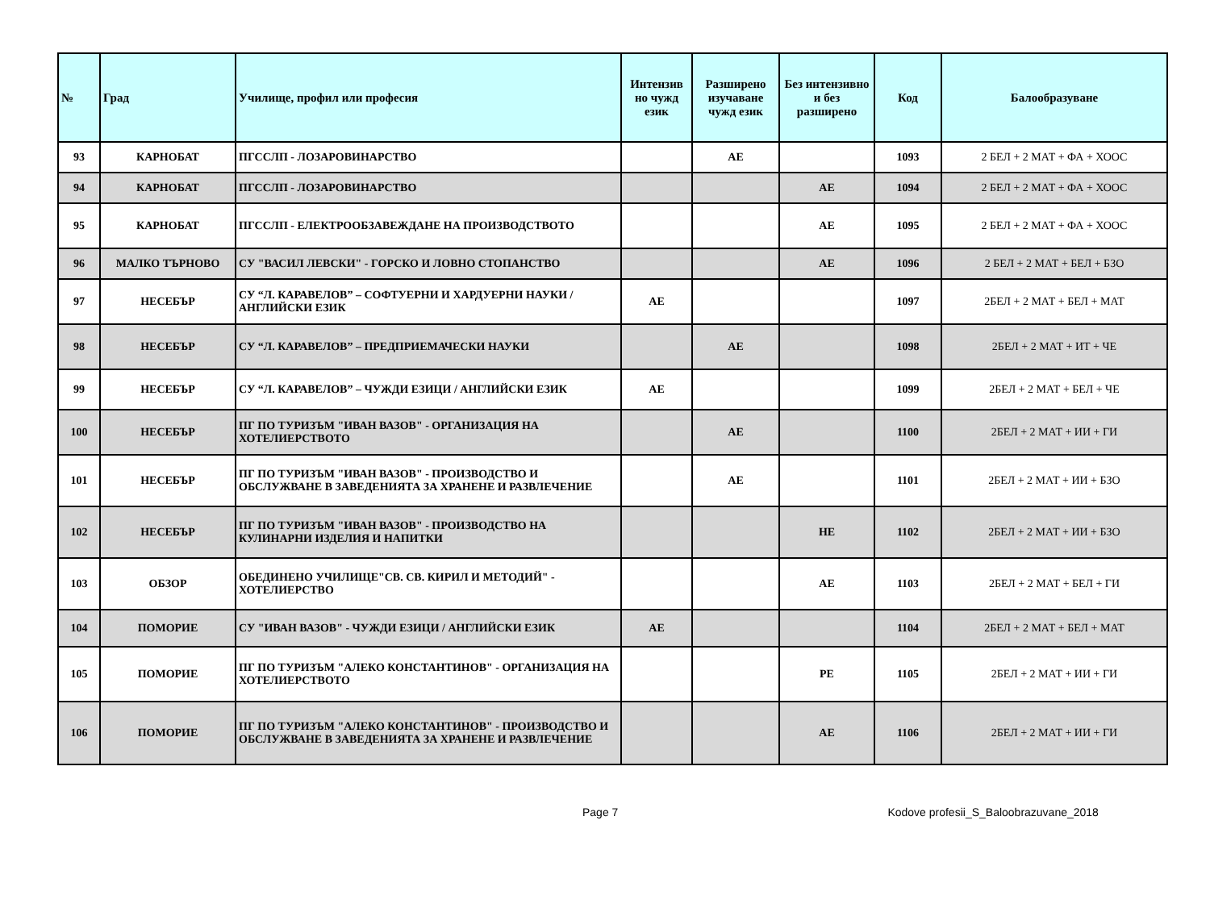| № | Град | Училище, профил или професия | Интензив но чужд език | Разширено изучаване чужд език | Без интензивно и без разширено | Код | Балообразуване |
| --- | --- | --- | --- | --- | --- | --- | --- |
| 93 | КАРНОБАТ | ПГССЛП - ЛОЗАРОВИНАРСТВО | | АЕ | | 1093 | 2 БЕЛ + 2 МАТ + ФА + ХООС |
| 94 | КАРНОБАТ | ПГССЛП - ЛОЗАРОВИНАРСТВО | | | АЕ | 1094 | 2 БЕЛ + 2 МАТ + ФА + ХООС |
| 95 | КАРНОБАТ | ПГССЛП - ЕЛЕКТРООБЗАВЕЖДАНЕ НА ПРОИЗВОДСТВОТО | | | АЕ | 1095 | 2 БЕЛ + 2 МАТ + ФА + ХООС |
| 96 | МАЛКО ТЪРНОВО | СУ "ВАСИЛ ЛЕВСКИ" - ГОРСКО И ЛОВНО СТОПАНСТВО | | | АЕ | 1096 | 2 БЕЛ + 2 МАТ + БЕЛ + БЗО |
| 97 | НЕСЕБЪР | СУ “Л. КАРАВЕЛОВ” – СОФТУЕРНИ И ХАРДУЕРНИ НАУКИ / АНГЛИЙСКИ ЕЗИК | АЕ | | | 1097 | 2БЕЛ + 2 МАТ + БЕЛ + МАТ |
| 98 | НЕСЕБЪР | СУ “Л. КАРАВЕЛОВ” – ПРЕДПРИЕМАЧЕСКИ НАУКИ | | АЕ | | 1098 | 2БЕЛ + 2 МАТ + ИТ + ЧЕ |
| 99 | НЕСЕБЪР | СУ “Л. КАРАВЕЛОВ” – ЧУЖДИ ЕЗИЦИ / АНГЛИЙСКИ ЕЗИК | АЕ | | | 1099 | 2БЕЛ + 2 МАТ + БЕЛ + ЧЕ |
| 100 | НЕСЕБЪР | ПГ ПО ТУРИЗЪМ "ИВАН ВАЗОВ" - ОРГАНИЗАЦИЯ НА ХОТЕЛИЕРСТВОТО | | АЕ | | 1100 | 2БЕЛ + 2 МАТ + ИИ + ГИ |
| 101 | НЕСЕБЪР | ПГ ПО ТУРИЗЪМ "ИВАН ВАЗОВ" - ПРОИЗВОДСТВО И ОБСЛУЖВАНЕ В ЗАВЕДЕНИЯТА ЗА ХРАНЕНЕ И РАЗВЛЕЧЕНИЕ | | АЕ | | 1101 | 2БЕЛ + 2 МАТ + ИИ + БЗО |
| 102 | НЕСЕБЪР | ПГ ПО ТУРИЗЪМ "ИВАН ВАЗОВ" - ПРОИЗВОДСТВО НА КУЛИНАРНИ ИЗДЕЛИЯ И НАПИТКИ | | | НЕ | 1102 | 2БЕЛ + 2 МАТ + ИИ + БЗО |
| 103 | ОБЗОР | ОБЕДИНЕНО УЧИЛИЩЕ"СВ. СВ. КИРИЛ И МЕТОДИЙ" - ХОТЕЛИЕРСТВО | | | АЕ | 1103 | 2БЕЛ + 2 МАТ + БЕЛ + ГИ |
| 104 | ПОМОРИЕ | СУ "ИВАН ВАЗОВ" - ЧУЖДИ ЕЗИЦИ / АНГЛИЙСКИ ЕЗИК | АЕ | | | 1104 | 2БЕЛ + 2 МАТ + БЕЛ + МАТ |
| 105 | ПОМОРИЕ | ПГ ПО ТУРИЗЪМ "АЛЕКО КОНСТАНТИНОВ" - ОРГАНИЗАЦИЯ НА ХОТЕЛИЕРСТВОТО | | | РЕ | 1105 | 2БЕЛ + 2 МАТ + ИИ + ГИ |
| 106 | ПОМОРИЕ | ПГ ПО ТУРИЗЪМ "АЛЕКО КОНСТАНТИНОВ" - ПРОИЗВОДСТВО И ОБСЛУЖВАНЕ В ЗАВЕДЕНИЯТА ЗА ХРАНЕНЕ И РАЗВЛЕЧЕНИЕ | | | АЕ | 1106 | 2БЕЛ + 2 МАТ + ИИ + ГИ |
Page 7 Kodove profesii_S_Baloobrazuvane_2018